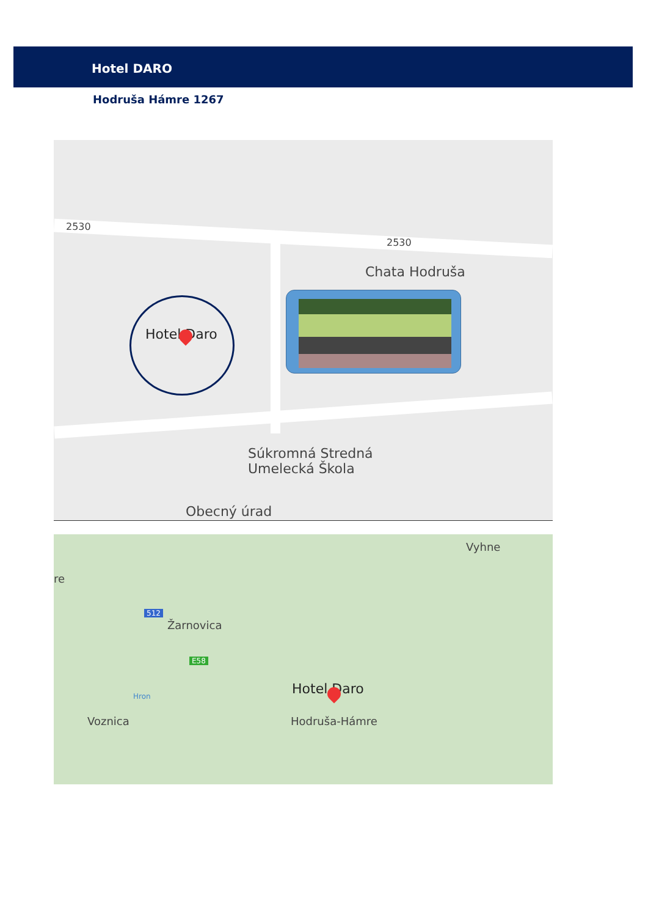Hotel DARO
Hodruša Hámre 1267
2530
2530
Chata Hodruša
Hotel Daro
Súkromná Stredná
Umelecká Škola
Obecný úrad
Vyhne
re
512
Žarnovica
E58
Hron
Voznica
Hotel Daro
Hodruša-Hámre